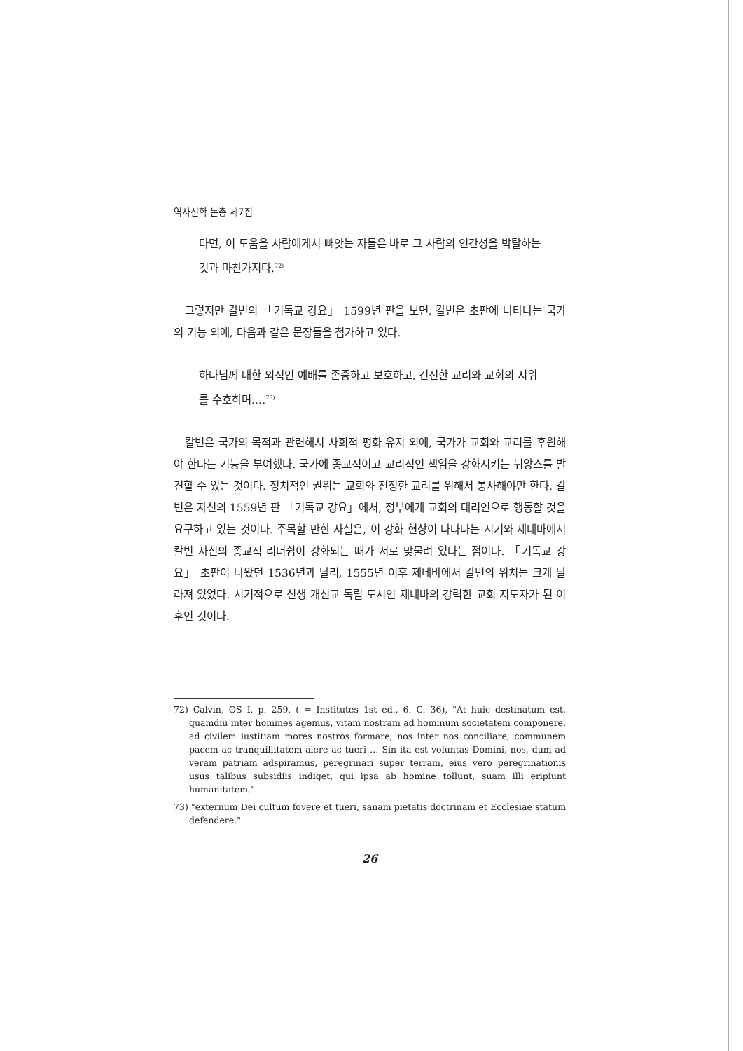역사신학 논총 제7집
다면, 이 도움을 사람에게서 빼앗는 자들은 바로 그 사람의 인간성을 박탈하는 것과 마찬가지다.<sup>72)</sup>
그렇지만 칼빈의 「기독교 강요」 1599년 판을 보면, 칼빈은 초판에 나타나는 국가의 기능 외에, 다음과 같은 문장들을 첨가하고 있다.
하나님께 대한 외적인 예배를 존중하고 보호하고, 건전한 교리와 교회의 지위를 수호하며.…<sup>73)</sup>
칼빈은 국가의 목적과 관련해서 사회적 평화 유지 외에, 국가가 교회와 교리를 후원해야 한다는 기능을 부여했다. 국가에 종교적이고 교리적인 책임을 강화시키는 뉘앙스를 발견할 수 있는 것이다. 정치적인 권위는 교회와 진정한 교리를 위해서 봉사해야만 한다. 칼빈은 자신의 1559년 판 「기독교 강요」에서, 정부에게 교회의 대리인으로 행동할 것을 요구하고 있는 것이다. 주목할 만한 사실은, 이 강화 현상이 나타나는 시기와 제네바에서 칼빈 자신의 종교적 리더쉽이 강화되는 때가 서로 맞물려 있다는 점이다. 「기독교 강요」 초판이 나왔던 1536년과 달리, 1555년 이후 제네바에서 칼빈의 위치는 크게 달라져 있었다. 시기적으로 신생 개신교 독립 도시인 제네바의 강력한 교회 지도자가 된 이후인 것이다.
72) Calvin, OS I. p. 259. ( = Institutes 1st ed., 6. C. 36), "At huic destinatum est, quamdiu inter homines agemus, vitam nostram ad hominum societatem componere, ad civilem iustitiam mores nostros formare, nos inter nos conciliare, communem pacem ac tranquillitatem alere ac tueri … Sin ita est voluntas Domini, nos, dum ad veram patriam adspiramus, peregrinari super terram, eius vero peregrinationis usus talibus subsidiis indiget, qui ipsa ab homine tollunt, suam illi eripiunt humanitatem."
73) "externum Dei cultum fovere et tueri, sanam pietatis doctrinam et Ecclesiae statum defendere."
26